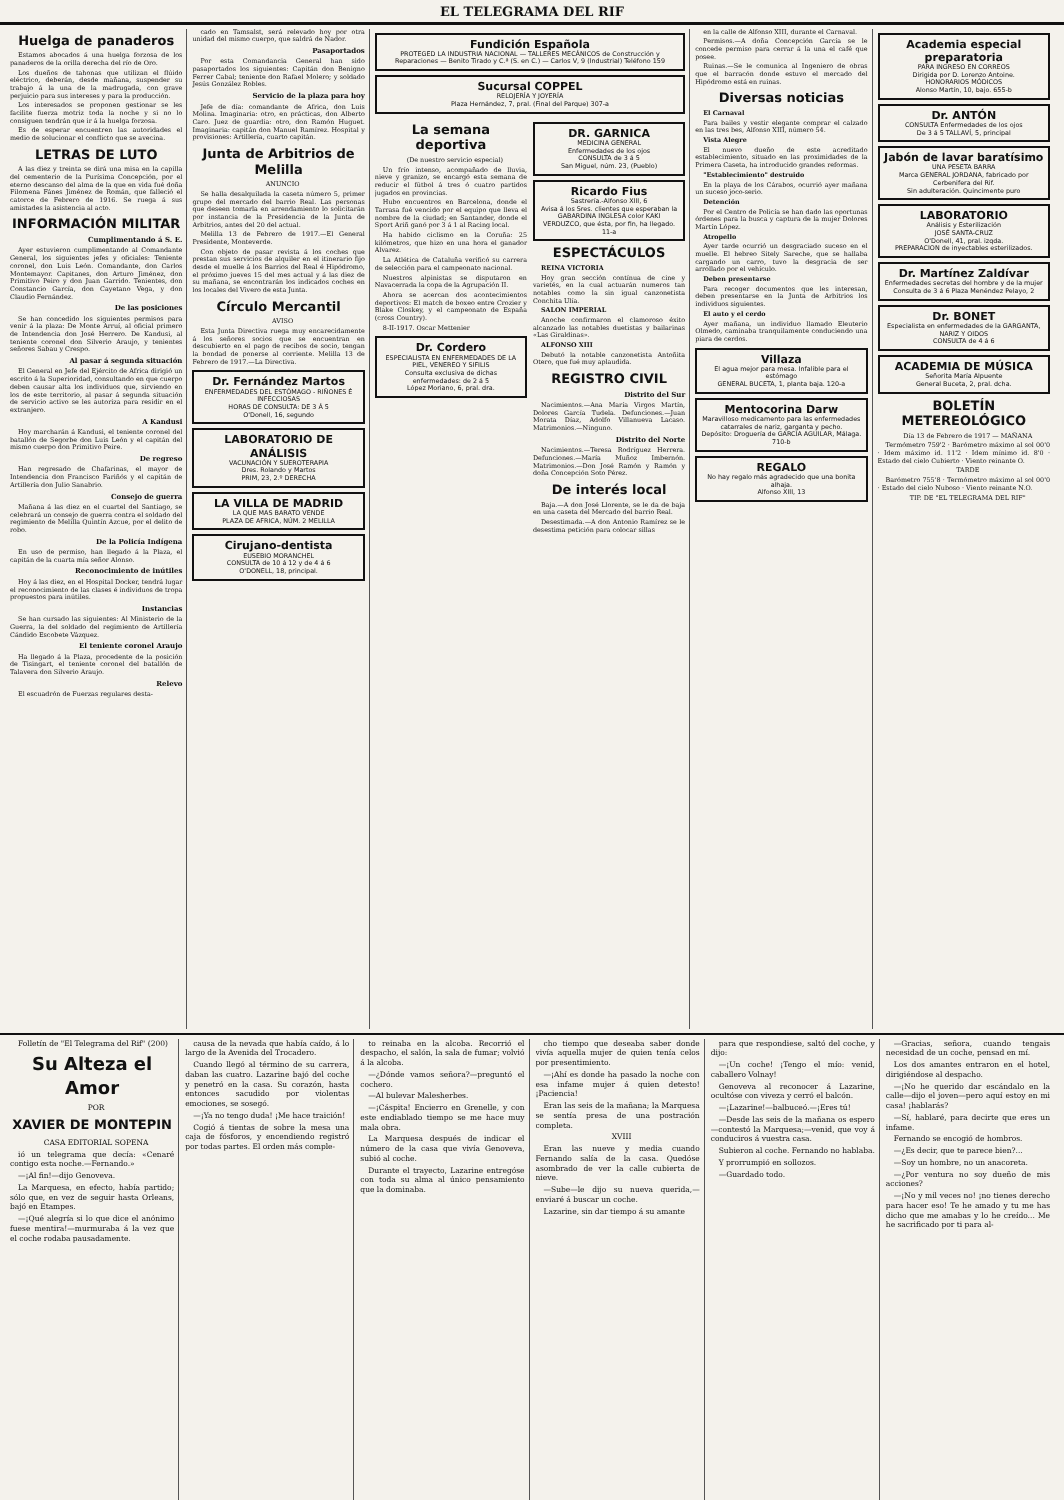EL TELEGRAMA DEL RIF
Huelga de panaderos
Estamos abocados á una huelga forzosa de los panaderos de la orilla derecha del río de Oro.
Los dueños de tahonas que utilizan el flúido eléctrico, deberán, desde mañana, suspender su trabajo á la una de la madrugada, con grave perjuicio para sus intereses y para la producción.
Los interesados se proponen gestionar se les facilite fuerza motriz toda la noche y si no lo consiguen tendrán que ir á la huelga forzosa.
Es de esperar encuentren las autoridades el medio de solucionar el conflicto que se avecina.
LETRAS DE LUTO
A las diez y treinta se dirá una misa en la capilla del cementerio de la Purísima Concepción, por el eterno descanso del alma de la que en vida fué doña Filomena Fánes Jiménez de Román, que falleció el catorce de Febrero de 1916. Se ruega á sus amistades la asistencia al acto.
INFORMACIÓN MILITAR
Cumplimentando á S. E.
Ayer estuvieron cumplimentando al Comandante General, los siguientes jefes y oficiales: Teniente coronel, don Luis León. Comandante, don Carlos Montemayor. Capitanes, don Arturo Jiménez, don Primitivo Peiro y don Juan Garrido. Tenientes, don Constancio García, don Cayetano Vega, y don Claudio Fernández.
De las posiciones
Se han concedido los siguientes permisos para venir á la plaza: De Monte Arruí, al oficial primero de Intendencia don José Herrero. De Kandusi, al teniente coronel don Silverio Araujo, y tenientes señores Sabau y Crespo.
Al pasar á segunda situación
El General en Jefe del Ejército de Africa dirigió un escrito á la Superioridad, consultando en que cuerpo deben causar alta los individuos que, sirviendo en los de este territorio, al pasar á segunda situación de servicio activo se les autoriza para residir en el extranjero.
A Kandusi
Hoy marcharán á Kandusi, el teniente coronel del batallón de Segorbe don Luis León y el capitán del mismo cuerpo don Primitivo Peire.
De regreso
Han regresado de Chafarinas, el mayor de Intendencia don Francisco Fariñós y el capitán de Artillería don Julio Sanabrio.
Consejo de guerra
Mañana á las diez en el cuartel del Santiago, se celebrará un consejo de guerra contra el soldado del regimiento de Melilla Quintín Azcue, por el delito de robo.
De la Policía Indígena
En uso de permiso, han llegado á la Plaza, el capitán de la cuarta mía señor Alonso.
Reconocimiento de inútiles
Hoy á las diez, en el Hospital Docker, tendrá lugar el reconocimiento de las clases é individuos de tropa propuestos para inútiles.
Instancias
Se han cursado las siguientes: Al Ministerio de la Guerra, la del soldado del regimiento de Artillería Cándido Escobete Vázquez.
El teniente coronel Araujo
Ha llegado á la Plaza, procedente de la posición de Tisingart, el teniente coronel del batallón de Talavera don Silverio Araujo.
Relevo
El escuadrón de Fuerzas regulares desta-
cado en Tamsalst, será relevado hoy por otra unidad del mismo cuerpo, que saldrá de Nador.
Pasaportados
Por esta Comandancia General han sido pasaportados los siguientes: Capitán don Benigno Ferrer Cabal; teniente don Rafael Molero; y soldado Jesús González Robles.
Servicio de la plaza para hoy
Jefe de día: comandante de Africa, don Luis Molina. Imaginaria: otro, en prácticas, don Alberto Caro. Juez de guardia: otro, don Ramón Huguet. Imaginaria: capitán don Manuel Ramírez. Hospital y provisiones: Artillería, cuarto capitán.
Junta de Arbitrios de Melilla
ANUNCIO
Se halla desalquilada la caseta número 5, primer grupo del mercado del barrio Real. Las personas que deseen tomarla en arrendamiento lo solicitarán por instancia de la Presidencia de la Junta de Arbitrios, antes del 20 del actual.
Melilla 13 de Febrero de 1917.—El General Presidente, Monteverde.
Con objeto de pasar revista á los coches que prestan sus servicios de alquiler en el itinerario fijo desde el muelle á los Barrios del Real é Hipódromo, el próximo jueves 15 del mes actual y á las diez de su mañana, se encontrarán los indicados coches en los locales del Vivero de esta Junta.
Círculo Mercantil
AVISO
Esta Junta Directiva ruega muy encarecidamente á los señores socios que se encuentran en descubierto en el pago de recibos de socio, tengan la bondad de ponerse al corriente. Melilla 13 de Febrero de 1917.—La Directiva.
Dr. Fernández Martos
ENFERMEDADES DEL ESTÓMAGO - RIÑONES É INFECCIOSAS
HORAS DE CONSULTA: DE 3 Á 5
O'Donell, 16, segundo
LABORATORIO DE ANÁLISIS
VACUNACIÓN Y SUEROTERAPIA
Dres. Rolando y Martos
PRIM, 23, 2.º DERECHA
LA VILLA DE MADRID
LA QUE MAS BARATO VENDE
PLAZA DE AFRICA, NÚM. 2 MELILLA
Cirujano-dentista
EUSEBIO MORANCHEL
CONSULTA de 10 á 12 y de 4 á 6
O'DONELL, 18, principal.
Fundición Española
PROTEGED LA INDUSTRIA NACIONAL — TALLERES MECÁNICOS de Construcción y Reparaciones — Benito Tirado y C.ª (S. en C.) — Carlos V, 9 (Industrial) Teléfono 159
Sucursal COPPEL
RELOJERÍA Y JOYERÍA
Plaza Hernández, 7, pral. (Final del Parque) 307-a
La semana deportiva
(De nuestro servicio especial)
Un frío intenso, acompañado de lluvia, nieve y granizo, se encargó esta semana de reducir el fútbol á tres ó cuatro partidos jugados en provincias.
Hubo encuentros en Barcelona, donde el Tarrasa fué vencido por el equipo que lleva el nombre de la ciudad; en Santander, donde el Sport Ariñ ganó por 3 á 1 al Racing local.
Ha habido ciclismo en la Coruña: 25 kilómetros, que hizo en una hora el ganador Alvarez.
La Atlética de Cataluña verificó su carrera de selección para el campeonato nacional.
Nuestros alpinistas se disputaron en Navacerrada la copa de la Agrupación II.
Ahora se acercan dos acontecimientos deportivos: El match de boxeo entre Crozier y Blake Closkey, y el campeonato de España (cross Country).
8-II-1917. Oscar Mettenier
Dr. Cordero
ESPECIALISTA EN ENFERMEDADES DE LA PIEL, VENEREO Y SIFILIS
Consulta exclusiva de dichas enfermedades: de 2 á 5
López Moriano, 6, pral. dra.
DR. GARNICA
MEDICINA GENERAL
Enfermedades de los ojos
CONSULTA de 3 á 5
San Miguel, núm. 23, (Pueblo)
Ricardo Fius
Sastrería.-Alfonso XIII, 6
Avisa á los Sres. clientes que esperaban la GABARDINA INGLESA color KAKI VERDUZCO, que ésta, por fin, ha llegado. 11-a
ESPECTÁCULOS
REINA VICTORIA
Hoy gran sección contínua de cine y varietés, en la cual actuarán numeros tan notables como la sin igual canzonetista Conchita Ulía.
SALON IMPERIAL
Anoche confirmaron el clamoroso éxito alcanzado las notables duetistas y bailarinas «Las Giraldinas».
ALFONSO XIII
Debutó la notable canzonetista Antoñita Otero, que fué muy aplaudida.
REGISTRO CIVIL
Distrito del Sur
Nacimientos.—Ana María Virgos Martín, Dolores García Tudela. Defunciones.—Juan Morata Díaz, Adolfo Villanueva Lacaso. Matrimonios.—Ninguno.
Distrito del Norte
Nacimientos.—Teresa Rodríguez Herrera. Defunciones.—María Muñoz Imbernón. Matrimonios.—Don José Ramón y Ramón y doña Concepción Soto Pérez.
De interés local
Baja.—A don José Llorente, se le da de baja en una caseta del Mercado del barrio Real.
Desestimada.—A don Antonio Ramírez se le desestima petición para colocar sillas
en la calle de Alfonso XIII, durante el Carnaval.
Permisos.—A doña Concepción García se le concede permiso para cerrar á la una el café que posee.
Ruinas.—Se le comunica al Ingeniero de obras que el barracón donde estuvo el mercado del Hipódromo está en ruinas.
Diversas noticias
El Carnaval
Para bailes y vestir elegante comprar el calzado en las tres bes, Alfonso XIII, número 54.
Vista Alegre
El nuevo dueño de este acreditado establecimiento, situado en las proximidades de la Primera Caseta, ha introducido grandes reformas.
"Establecimiento" destruido
En la playa de los Cárabos, ocurrió ayer mañana un suceso joco-serio.
Detención
Por el Centro de Policía se han dado las oportunas órdenes para la busca y captura de la mujer Dolores Martín López.
Atropello
Ayer tarde ocurrió un desgraciado suceso en el muelle. El hebreo Sitely Sareche, que se hallaba cargando un carro, tuvo la desgracia de ser arrollado por el vehículo.
Deben presentarse
Para recoger documentos que les interesan, deben presentarse en la Junta de Arbitrios los individuos siguientes.
El auto y el cerdo
Ayer mañana, un individuo llamado Eleuterio Olmedo, caminaba tranquilamente conduciendo una piara de cerdos.
Villaza
El agua mejor para mesa. Infalible para el estómago
GENERAL BUCETA, 1, planta baja. 120-a
Mentocorina Darw
Maravilloso medicamento para las enfermedades catarrales de nariz, garganta y pecho.
Depósito: Droguería de GARCIA AGUILAR, Málaga. 710-b
REGALO
No hay regalo más agradecido que una bonita alhaja.
Alfonso XIII, 13
Academia especial preparatoria
PARA INGRESO EN CORREOS
Dirigida por D. Lorenzo Antoine.
HONORARIOS MÓDICOS
Alonso Martín, 10, bajo. 655-b
Dr. ANTÓN
CONSULTA Enfermedades de los ojos
De 3 á 5 TALLAVÍ, 5, principal
Jabón de lavar baratísimo
UNA PESETA BARRA
Marca GENERAL JORDANA, fabricado por Cerbenifera del Rif.
Sin adulteración. Quincimente puro
LABORATORIO
Análisis y Esterilización
JOSÉ SANTA-CRUZ
O'Donell, 41, pral. izqda.
PREPARACION de inyectables esterilizados.
Dr. Martínez Zaldívar
Enfermedades secretas del hombre y de la mujer
Consulta de 3 á 6 Plaza Menéndez Pelayo, 2
Dr. BONET
Especialista en enfermedades de la GARGANTA, NARIZ Y OIDOS
CONSULTA de 4 á 6
ACADEMIA DE MÚSICA
Señorita María Alpuente
General Buceta, 2, pral. dcha.
BOLETÍN METEREOLÓGICO
Día 13 de Febrero de 1917 — MAÑANA
Termómetro 759'2 · Barómetro máximo al sol 00'0 · Idem máximo id. 11'2 · Idem mínimo id. 8'0 · Estado del cielo Cubierto · Viento reinante O.
TARDE
Barómetro 755'8 · Termómetro máximo al sol 00'0 · Estado del cielo Nuboso · Viento reinante N.O.
TIP. DE "EL TELEGRAMA DEL RIF"
Folletín de "El Telegrama del Rif" (200)
Su Alteza el Amor
POR
XAVIER DE MONTEPIN
CASA EDITORIAL SOPENA
ió un telegrama que decía: «Cenaré contigo esta noche.—Fernando.»
—¡Al fin!—dijo Genoveva.
La Marquesa, en efecto, había partido; sólo que, en vez de seguir hasta Orleans, bajó en Etampes.
—¡Qué alegría si lo que dice el anónimo fuese mentira!—murmuraba á la vez que el coche rodaba pausadamente.
causa de la nevada que había caído, á lo largo de la Avenida del Trocadero.
Cuando llegó al término de su carrera, daban las cuatro. Lazarine bajó del coche y penetró en la casa. Su corazón, hasta entonces sacudido por violentas emociones, se sosegó.
—¡Ya no tengo duda! ¡Me hace traición!
Cogió á tientas de sobre la mesa una caja de fósforos, y encendiendo registró por todas partes. El orden más comple-
to reinaba en la alcoba. Recorrió el despacho, el salón, la sala de fumar; volvió á la alcoba.
—¿Dónde vamos señora?—preguntó el cochero.
—Al bulevar Malesherbes.
—¡Cáspita! Encierro en Grenelle, y con este endiablado tiempo se me hace muy mala obra.
La Marquesa después de indicar el número de la casa que vivía Genoveva, subió al coche.
Durante el trayecto, Lazarine entregóse con toda su alma al único pensamiento que la dominaba.
cho tiempo que deseaba saber donde vivía aquella mujer de quien tenía celos por presentimiento.
—¡Ahí es donde ha pasado la noche con esa infame mujer á quien detesto! ¡Paciencia!
Eran las seis de la mañana; la Marquesa se sentía presa de una postración completa.
XVIII
Eran las nueve y media cuando Fernando salía de la casa. Quedóse asombrado de ver la calle cubierta de nieve.
—Sube—le dijo su nueva querida,—enviaré á buscar un coche.
Lazarine, sin dar tiempo á su amante
para que respondiese, saltó del coche, y dijo:
—¡Un coche! ¡Tengo el mío: venid, caballero Volnay!
Genoveva al reconocer á Lazarine, ocultóse con viveza y cerró el balcón.
—¡Lazarine!—balbuceó.—¡Eres tú!
—Desde las seis de la mañana os espero—contestó la Marquesa;—venid, que voy á conduciros á vuestra casa.
Subieron al coche. Fernando no hablaba.
Y prorrumpió en sollozos.
—Guardado todo.
—Gracias, señora, cuando tengais necesidad de un coche, pensad en mí.
Los dos amantes entraron en el hotel, dirigiéndose al despacho.
—¡No he querido dar escándalo en la calle—dijo el joven—pero aquí estoy en mi casa! ¡hablarás?
—Sí, hablaré, para decirte que eres un infame.
Fernando se encogió de hombros.
—¿Es decir, que te parece bien?...
—Soy un hombre, no un anacoreta.
—¿Por ventura no soy dueño de mis acciones?
—¡No y mil veces no! ¡no tienes derecho para hacer eso! Te he amado y tu me has dicho que me amabas y lo he creído... Me he sacrificado por ti para al-